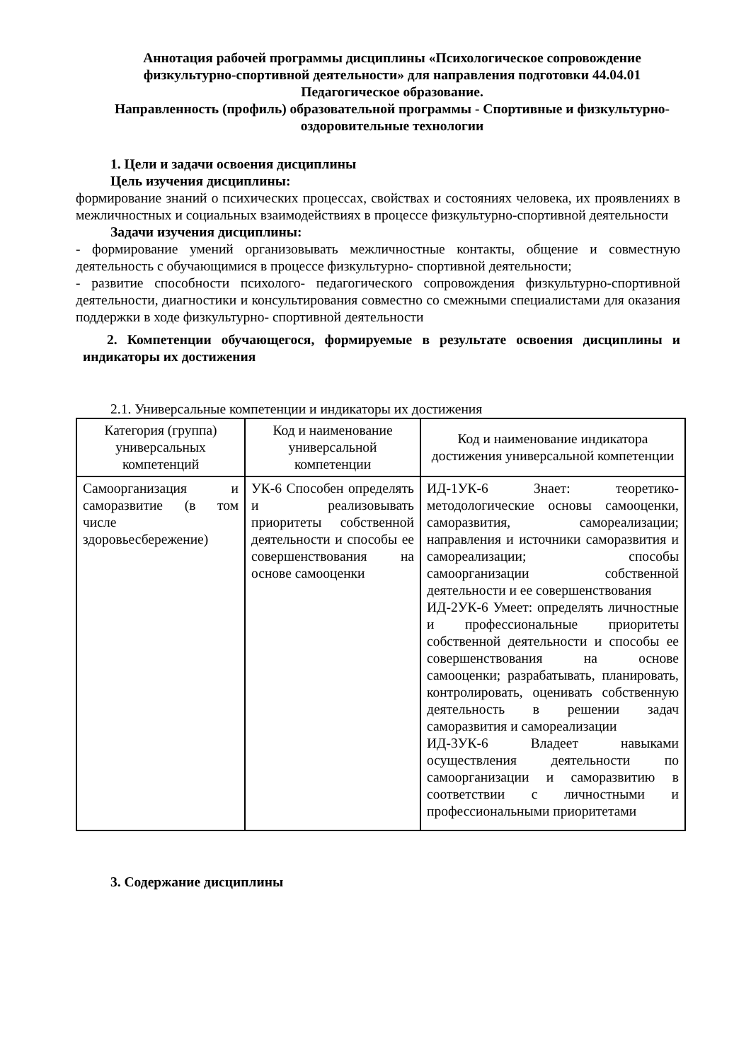Аннотация рабочей программы дисциплины «Психологическое сопровождение физкультурно-спортивной деятельности» для направления подготовки 44.04.01 Педагогическое образование.
Направленность (профиль) образовательной программы - Спортивные и физкультурно-оздоровительные технологии
1. Цели и задачи освоения дисциплины
Цель изучения дисциплины:
формирование знаний о психических процессах, свойствах и состояниях человека, их проявлениях в межличностных и социальных взаимодействиях в процессе физкультурно-спортивной деятельности
Задачи изучения дисциплины:
- формирование умений организовывать межличностные контакты, общение и совместную деятельность с обучающимися в процессе физкультурно- спортивной деятельности;
- развитие способности психолого- педагогического сопровождения физкультурно-спортивной деятельности, диагностики и консультирования совместно со смежными специалистами для оказания поддержки в ходе физкультурно- спортивной деятельности
2. Компетенции обучающегося, формируемые в результате освоения дисциплины и индикаторы их достижения
2.1. Универсальные компетенции и индикаторы их достижения
| Категория (группа) универсальных компетенций | Код и наименование универсальной компетенции | Код и наименование индикатора достижения универсальной компетенции |
| --- | --- | --- |
| Самоорганизация и саморазвитие (в том числе здоровьесбережение) | УК-6 Способен определять и реализовывать приоритеты собственной деятельности и способы ее совершенствования на основе самооценки | ИД-1УК-6 Знает: теоретико-методологические основы самооценки, саморазвития, самореализации; направления и источники саморазвития и самореализации; способы самоорганизации собственной деятельности и ее совершенствования ИД-2УК-6 Умеет: определять личностные и профессиональные приоритеты собственной деятельности и способы ее совершенствования на основе самооценки; разрабатывать, планировать, контролировать, оценивать собственную деятельность в решении задач саморазвития и самореализации ИД-3УК-6 Владеет навыками осуществления деятельности по самоорганизации и саморазвитию в соответствии с личностными и профессиональными приоритетами |
3. Содержание дисциплины